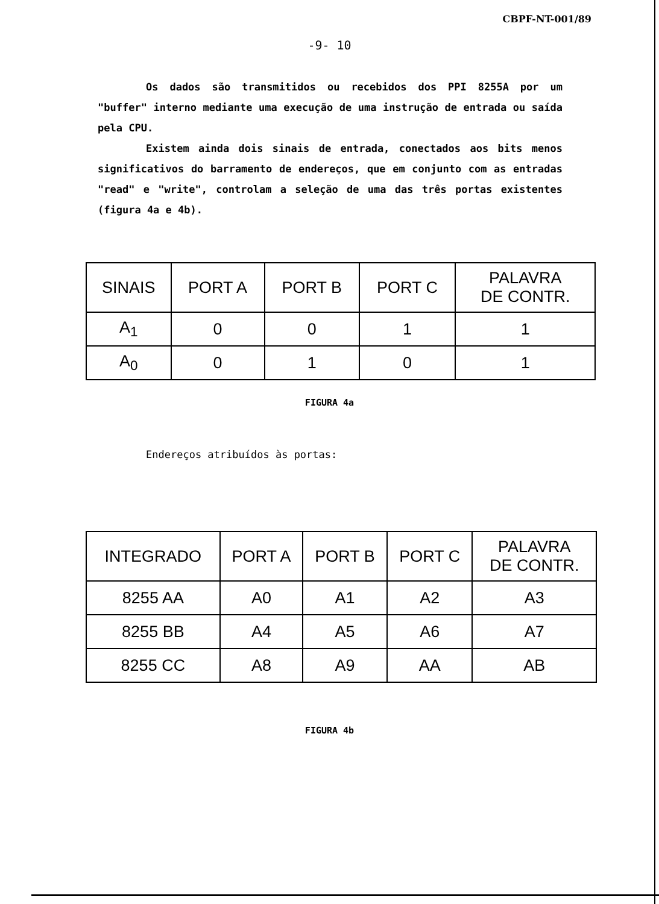CBPF-NT-001/89
-9- 10
Os dados são transmitidos ou recebidos dos PPI 8255A por um "buffer" interno mediante uma execução de uma instrução de entrada ou saída pela CPU.
Existem ainda dois sinais de entrada, conectados aos bits menos significativos do barramento de endereços, que em conjunto com as entradas "read" e "write", controlam a seleção de uma das três portas existentes (figura 4a e 4b).
| SINAIS | PORT A | PORT B | PORT C | PALAVRA DE CONTR. |
| --- | --- | --- | --- | --- |
| A<sub>1</sub> | 0 | 0 | 1 | 1 |
| A<sub>0</sub> | 0 | 1 | 0 | 1 |
FIGURA 4a
Endereços atribuídos às portas:
| INTEGRADO | PORT A | PORT B | PORT C | PALAVRA DE CONTR. |
| --- | --- | --- | --- | --- |
| 8255 AA | A0 | A1 | A2 | A3 |
| 8255 BB | A4 | A5 | A6 | A7 |
| 8255 CC | A8 | A9 | AA | AB |
FIGURA 4b